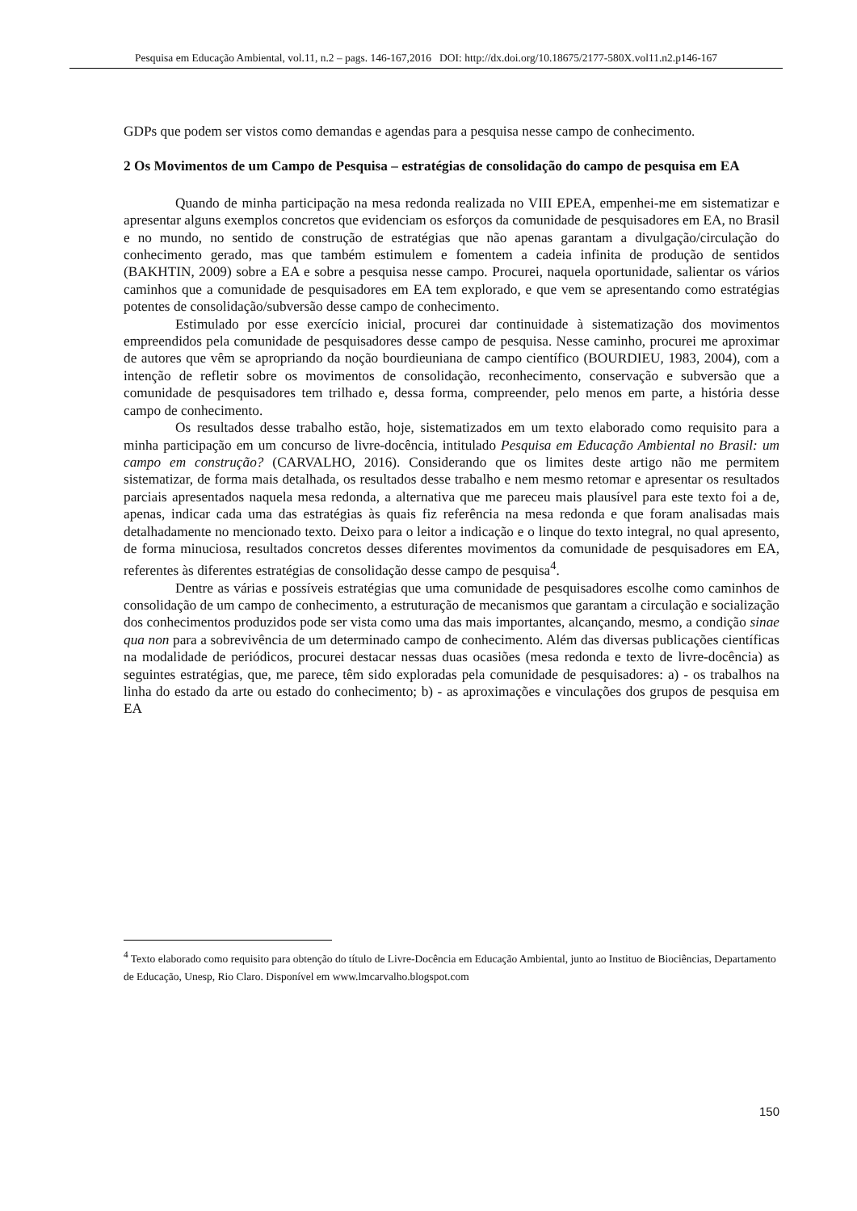Pesquisa em Educação Ambiental, vol.11, n.2 – pags. 146-167,2016 DOI: http://dx.doi.org/10.18675/2177-580X.vol11.n2.p146-167
GDPs que podem ser vistos como demandas e agendas para a pesquisa nesse campo de conhecimento.
2 Os Movimentos de um Campo de Pesquisa – estratégias de consolidação do campo de pesquisa em EA
Quando de minha participação na mesa redonda realizada no VIII EPEA, empenhei-me em sistematizar e apresentar alguns exemplos concretos que evidenciam os esforços da comunidade de pesquisadores em EA, no Brasil e no mundo, no sentido de construção de estratégias que não apenas garantam a divulgação/circulação do conhecimento gerado, mas que também estimulem e fomentem a cadeia infinita de produção de sentidos (BAKHTIN, 2009) sobre a EA e sobre a pesquisa nesse campo. Procurei, naquela oportunidade, salientar os vários caminhos que a comunidade de pesquisadores em EA tem explorado, e que vem se apresentando como estratégias potentes de consolidação/subversão desse campo de conhecimento.
Estimulado por esse exercício inicial, procurei dar continuidade à sistematização dos movimentos empreendidos pela comunidade de pesquisadores desse campo de pesquisa. Nesse caminho, procurei me aproximar de autores que vêm se apropriando da noção bourdieuniana de campo científico (BOURDIEU, 1983, 2004), com a intenção de refletir sobre os movimentos de consolidação, reconhecimento, conservação e subversão que a comunidade de pesquisadores tem trilhado e, dessa forma, compreender, pelo menos em parte, a história desse campo de conhecimento.
Os resultados desse trabalho estão, hoje, sistematizados em um texto elaborado como requisito para a minha participação em um concurso de livre-docência, intitulado Pesquisa em Educação Ambiental no Brasil: um campo em construção? (CARVALHO, 2016). Considerando que os limites deste artigo não me permitem sistematizar, de forma mais detalhada, os resultados desse trabalho e nem mesmo retomar e apresentar os resultados parciais apresentados naquela mesa redonda, a alternativa que me pareceu mais plausível para este texto foi a de, apenas, indicar cada uma das estratégias às quais fiz referência na mesa redonda e que foram analisadas mais detalhadamente no mencionado texto. Deixo para o leitor a indicação e o linque do texto integral, no qual apresento, de forma minuciosa, resultados concretos desses diferentes movimentos da comunidade de pesquisadores em EA, referentes às diferentes estratégias de consolidação desse campo de pesquisa<sup>4</sup>.
Dentre as várias e possíveis estratégias que uma comunidade de pesquisadores escolhe como caminhos de consolidação de um campo de conhecimento, a estruturação de mecanismos que garantam a circulação e socialização dos conhecimentos produzidos pode ser vista como uma das mais importantes, alcançando, mesmo, a condição sinae qua non para a sobrevivência de um determinado campo de conhecimento. Além das diversas publicações científicas na modalidade de periódicos, procurei destacar nessas duas ocasiões (mesa redonda e texto de livre-docência) as seguintes estratégias, que, me parece, têm sido exploradas pela comunidade de pesquisadores: a) - os trabalhos na linha do estado da arte ou estado do conhecimento; b) - as aproximações e vinculações dos grupos de pesquisa em EA
<sup>4</sup> Texto elaborado como requisito para obtenção do título de Livre-Docência em Educação Ambiental, junto ao Instituo de Biociências, Departamento de Educação, Unesp, Rio Claro. Disponível em www.lmcarvalho.blogspot.com
150